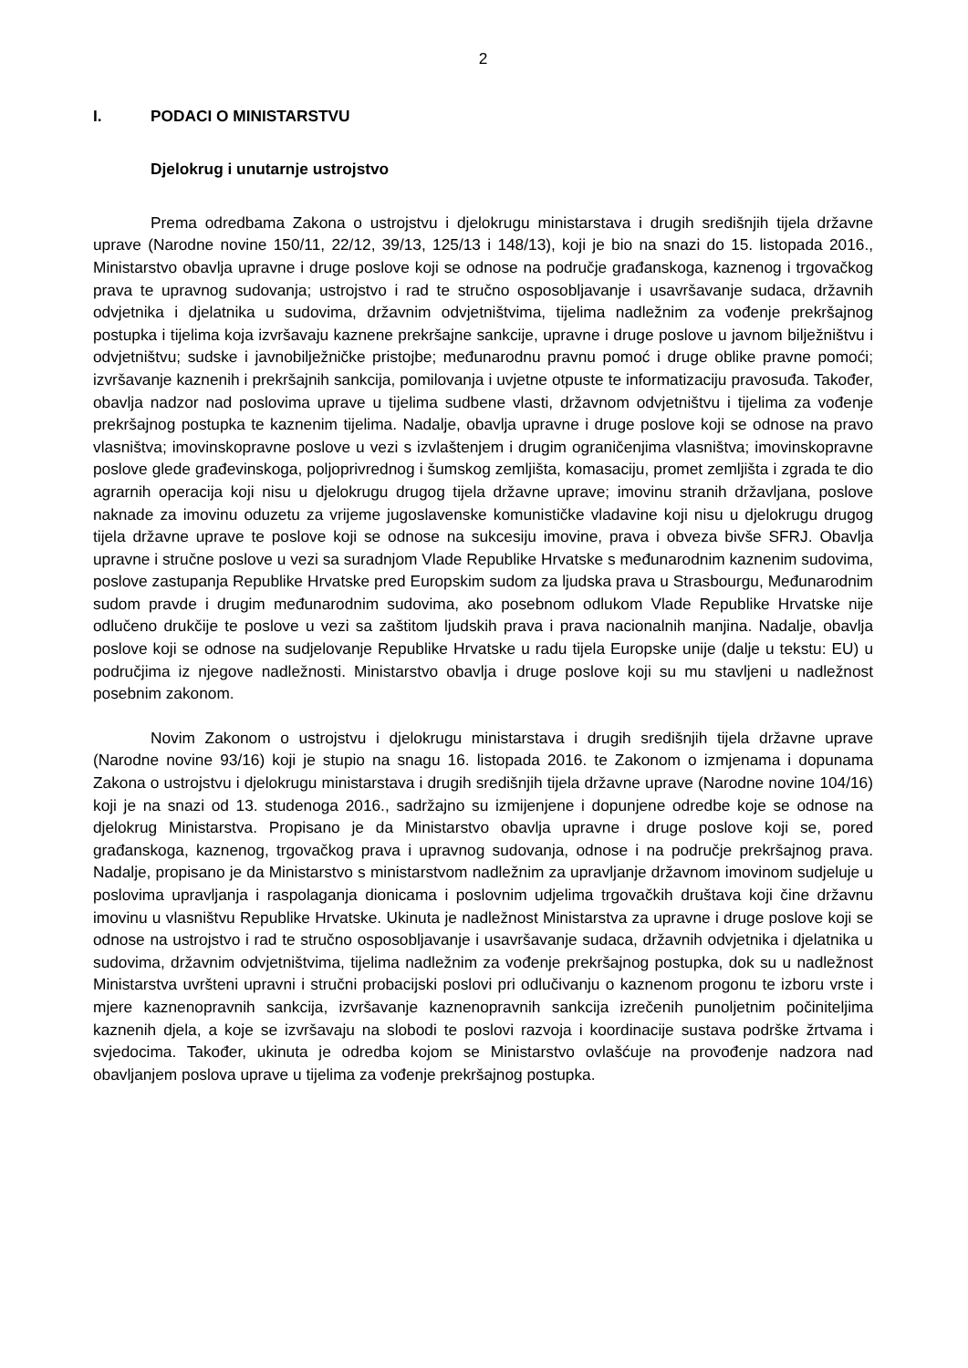2
I. PODACI O MINISTARSTVU
Djelokrug i unutarnje ustrojstvo
Prema odredbama Zakona o ustrojstvu i djelokrugu ministarstava i drugih središnjih tijela državne uprave (Narodne novine 150/11, 22/12, 39/13, 125/13 i 148/13), koji je bio na snazi do 15. listopada 2016., Ministarstvo obavlja upravne i druge poslove koji se odnose na područje građanskoga, kaznenog i trgovačkog prava te upravnog sudovanja; ustrojstvo i rad te stručno osposobljavanje i usavršavanje sudaca, državnih odvjetnika i djelatnika u sudovima, državnim odvjetništvima, tijelima nadležnim za vođenje prekršajnog postupka i tijelima koja izvršavaju kaznene prekršajne sankcije, upravne i druge poslove u javnom bilježništvu i odvjetništvu; sudske i javnobilježničke pristojbe; međunarodnu pravnu pomoć i druge oblike pravne pomoći; izvršavanje kaznenih i prekršajnih sankcija, pomilovanja i uvjetne otpuste te informatizaciju pravosuđa. Također, obavlja nadzor nad poslovima uprave u tijelima sudbene vlasti, državnom odvjetništvu i tijelima za vođenje prekršajnog postupka te kaznenim tijelima. Nadalje, obavlja upravne i druge poslove koji se odnose na pravo vlasništva; imovinskopravne poslove u vezi s izvlaštenjem i drugim ograničenjima vlasništva; imovinskopravne poslove glede građevinskoga, poljoprivrednog i šumskog zemljišta, komasaciju, promet zemljišta i zgrada te dio agrarnih operacija koji nisu u djelokrugu drugog tijela državne uprave; imovinu stranih državljana, poslove naknade za imovinu oduzetu za vrijeme jugoslavenske komunističke vladavine koji nisu u djelokrugu drugog tijela državne uprave te poslove koji se odnose na sukcesiju imovine, prava i obveza bivše SFRJ. Obavlja upravne i stručne poslove u vezi sa suradnjom Vlade Republike Hrvatske s međunarodnim kaznenim sudovima, poslove zastupanja Republike Hrvatske pred Europskim sudom za ljudska prava u Strasbourgu, Međunarodnim sudom pravde i drugim međunarodnim sudovima, ako posebnom odlukom Vlade Republike Hrvatske nije odlučeno drukčije te poslove u vezi sa zaštitom ljudskih prava i prava nacionalnih manjina. Nadalje, obavlja poslove koji se odnose na sudjelovanje Republike Hrvatske u radu tijela Europske unije (dalje u tekstu: EU) u područjima iz njegove nadležnosti. Ministarstvo obavlja i druge poslove koji su mu stavljeni u nadležnost posebnim zakonom.
Novim Zakonom o ustrojstvu i djelokrugu ministarstava i drugih središnjih tijela državne uprave (Narodne novine 93/16) koji je stupio na snagu 16. listopada 2016. te Zakonom o izmjenama i dopunama Zakona o ustrojstvu i djelokrugu ministarstava i drugih središnjih tijela državne uprave (Narodne novine 104/16) koji je na snazi od 13. studenoga 2016., sadržajno su izmijenjene i dopunjene odredbe koje se odnose na djelokrug Ministarstva. Propisano je da Ministarstvo obavlja upravne i druge poslove koji se, pored građanskoga, kaznenog, trgovačkog prava i upravnog sudovanja, odnose i na područje prekršajnog prava. Nadalje, propisano je da Ministarstvo s ministarstvom nadležnim za upravljanje državnom imovinom sudjeluje u poslovima upravljanja i raspolaganja dionicama i poslovnim udjelima trgovačkih društava koji čine državnu imovinu u vlasništvu Republike Hrvatske. Ukinuta je nadležnost Ministarstva za upravne i druge poslove koji se odnose na ustrojstvo i rad te stručno osposobljavanje i usavršavanje sudaca, državnih odvjetnika i djelatnika u sudovima, državnim odvjetništvima, tijelima nadležnim za vođenje prekršajnog postupka, dok su u nadležnost Ministarstva uvršteni upravni i stručni probacijski poslovi pri odlučivanju o kaznenom progonu te izboru vrste i mjere kaznenopravnih sankcija, izvršavanje kaznenopravnih sankcija izrečenih punoljetnim počiniteljima kaznenih djela, a koje se izvršavaju na slobodi te poslovi razvoja i koordinacije sustava podrške žrtvama i svjedocima. Također, ukinuta je odredba kojom se Ministarstvo ovlašćuje na provođenje nadzora nad obavljanjem poslova uprave u tijelima za vođenje prekršajnog postupka.